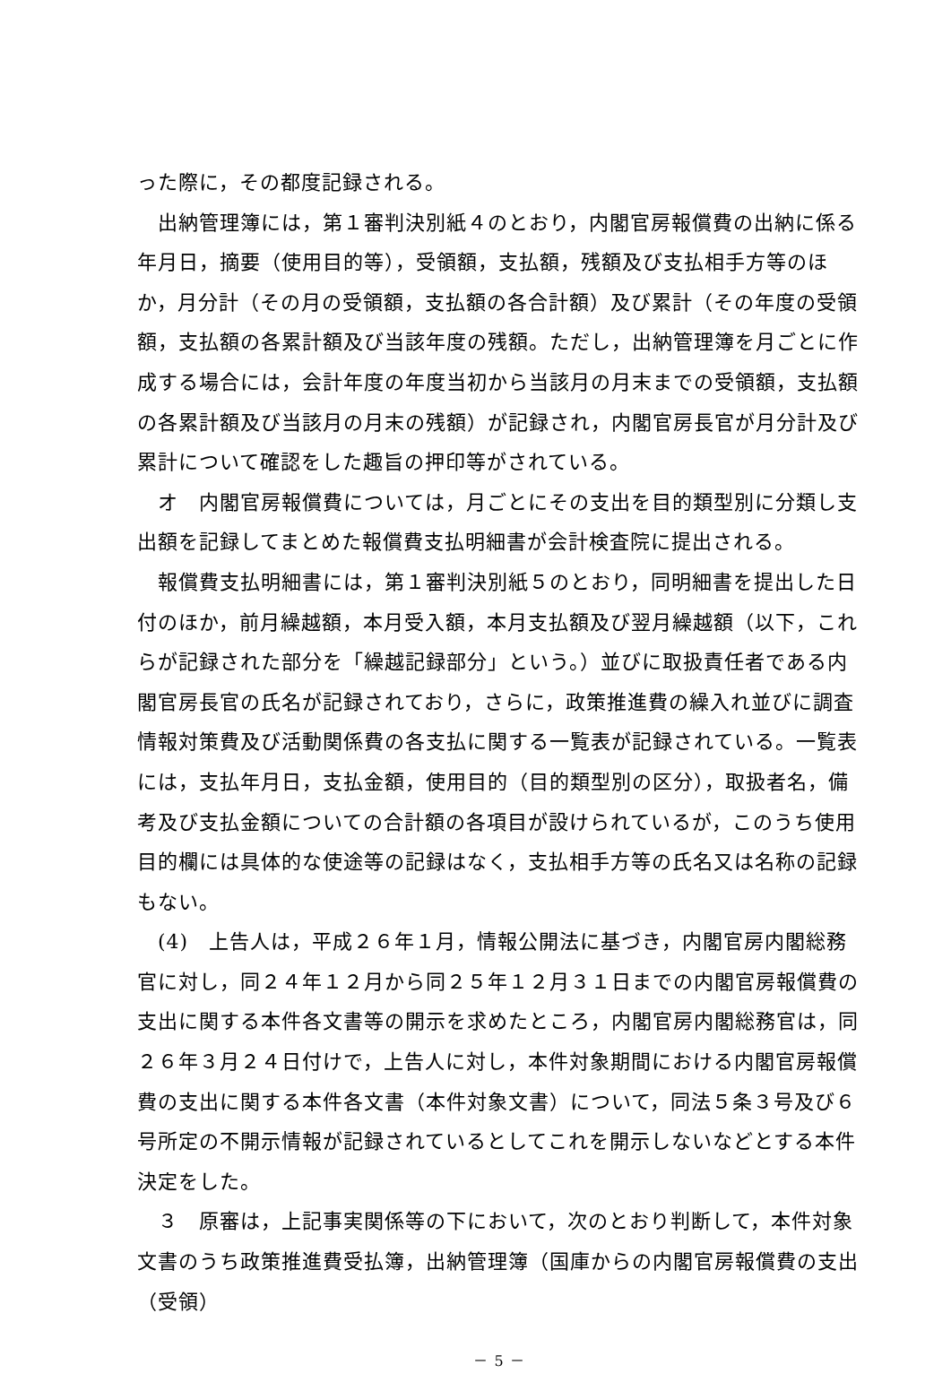った際に，その都度記録される。
　出納管理簿には，第１審判決別紙４のとおり，内閣官房報償費の出納に係る年月日，摘要（使用目的等），受領額，支払額，残額及び支払相手方等のほか，月分計（その月の受領額，支払額の各合計額）及び累計（その年度の受領額，支払額の各累計額及び当該年度の残額。ただし，出納管理簿を月ごとに作成する場合には，会計年度の年度当初から当該月の月末までの受領額，支払額の各累計額及び当該月の月末の残額）が記録され，内閣官房長官が月分計及び累計について確認をした趣旨の押印等がされている。
　オ　内閣官房報償費については，月ごとにその支出を目的類型別に分類し支出額を記録してまとめた報償費支払明細書が会計検査院に提出される。
　報償費支払明細書には，第１審判決別紙５のとおり，同明細書を提出した日付のほか，前月繰越額，本月受入額，本月支払額及び翌月繰越額（以下，これらが記録された部分を「繰越記録部分」という。）並びに取扱責任者である内閣官房長官の氏名が記録されており，さらに，政策推進費の繰入れ並びに調査情報対策費及び活動関係費の各支払に関する一覧表が記録されている。一覧表には，支払年月日，支払金額，使用目的（目的類型別の区分），取扱者名，備考及び支払金額についての合計額の各項目が設けられているが，このうち使用目的欄には具体的な使途等の記録はなく，支払相手方等の氏名又は名称の記録もない。
　(4)　上告人は，平成２６年１月，情報公開法に基づき，内閣官房内閣総務官に対し，同２４年１２月から同２５年１２月３１日までの内閣官房報償費の支出に関する本件各文書等の開示を求めたところ，内閣官房内閣総務官は，同２６年３月２４日付けで，上告人に対し，本件対象期間における内閣官房報償費の支出に関する本件各文書（本件対象文書）について，同法５条３号及び６号所定の不開示情報が記録されているとしてこれを開示しないなどとする本件決定をした。
　３　原審は，上記事実関係等の下において，次のとおり判断して，本件対象文書のうち政策推進費受払簿，出納管理簿（国庫からの内閣官房報償費の支出（受領）
－ 5 －